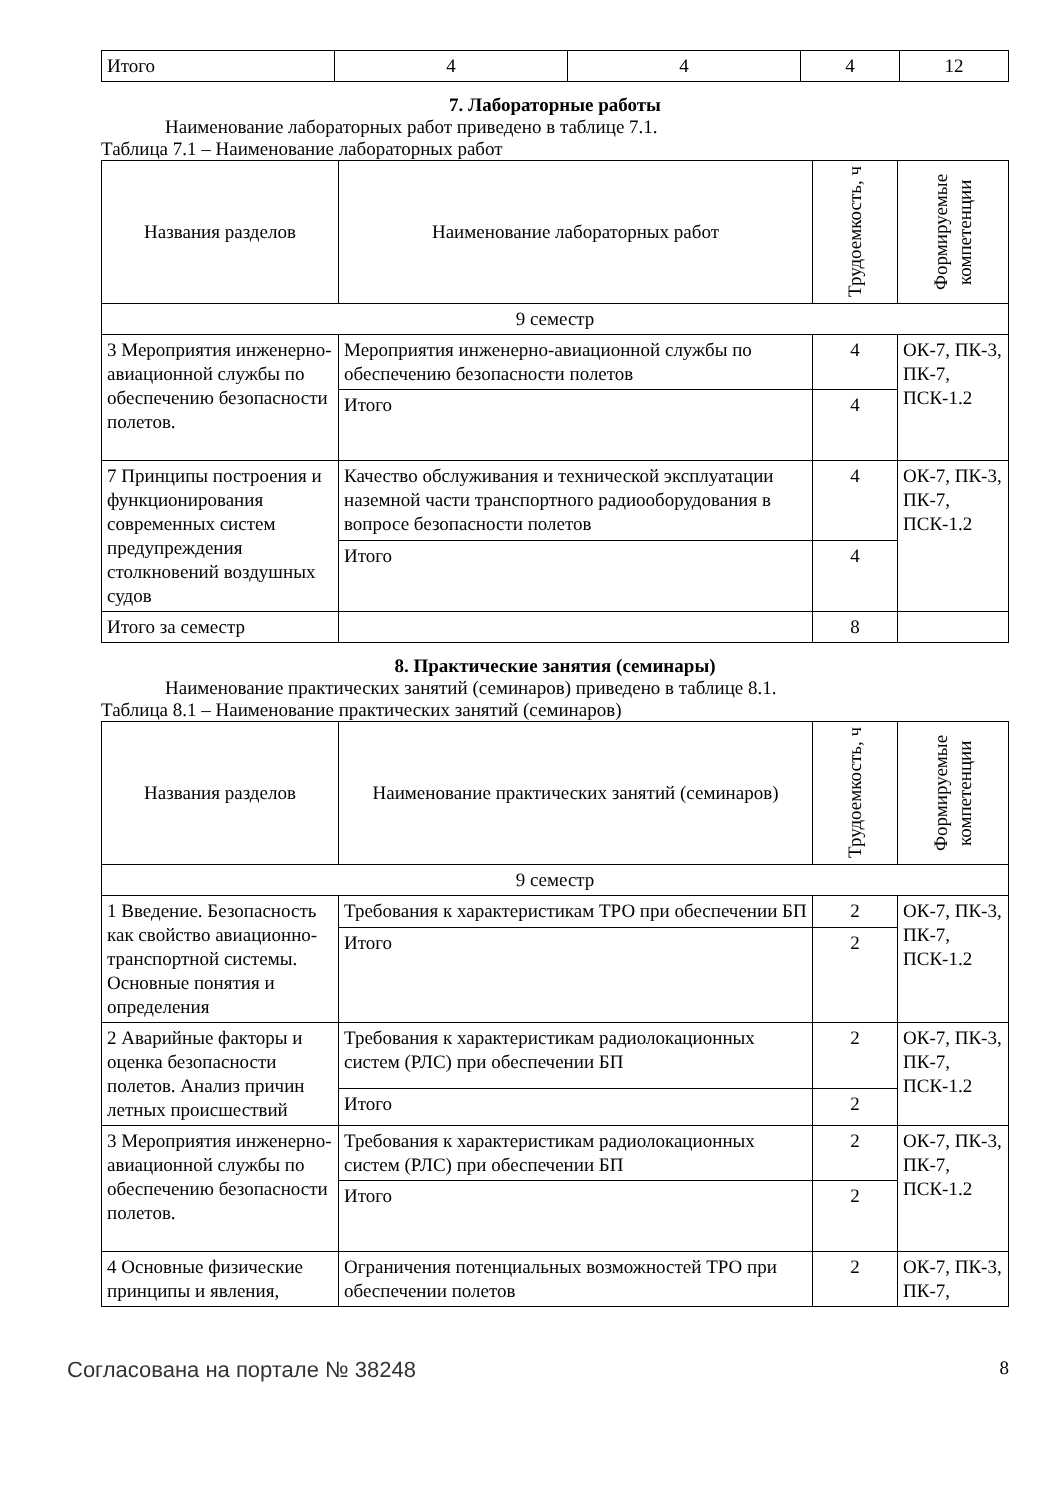| Итого | 4 | 4 | 4 | 12 |
7. Лабораторные работы
Наименование лабораторных работ приведено в таблице 7.1.
Таблица 7.1 – Наименование лабораторных работ
| Названия разделов | Наименование лабораторных работ | Трудоемкость, ч | Формируемые компетенции |
| --- | --- | --- | --- |
| 9 семестр | | | |
| 3 Мероприятия инженерно-авиационной службы по обеспечению безопасности полетов. | Мероприятия инженерно-авиационной службы по обеспечению безопасности полетов | 4 | ОК-7, ПК-3, ПК-7, ПСК-1.2 |
| | Итого | 4 | |
| 7 Принципы построения и функционирования современных систем предупреждения столкновений воздушных судов | Качество обслуживания и технической эксплуатации наземной части транспортного радиооборудования в вопросе безопасности полетов | 4 | ОК-7, ПК-3, ПК-7, ПСК-1.2 |
| | Итого | 4 | |
| Итого за семестр | | 8 | |
8. Практические занятия (семинары)
Наименование практических занятий (семинаров) приведено в таблице 8.1.
Таблица 8.1 – Наименование практических занятий (семинаров)
| Названия разделов | Наименование практических занятий (семинаров) | Трудоемкость, ч | Формируемые компетенции |
| --- | --- | --- | --- |
| 9 семестр | | | |
| 1 Введение. Безопасность как свойство авиационно-транспортной системы. Основные понятия и определения | Требования к характеристикам ТРО при обеспечении БП | 2 | ОК-7, ПК-3, ПК-7, ПСК-1.2 |
| | Итого | 2 | |
| 2 Аварийные факторы и оценка безопасности полетов. Анализ причин летных происшествий | Требования к характеристикам радиолокационных систем (РЛС) при обеспечении БП | 2 | ОК-7, ПК-3, ПК-7, ПСК-1.2 |
| | Итого | 2 | |
| 3 Мероприятия инженерно-авиационной службы по обеспечению безопасности полетов. | Требования к характеристикам радиолокационных систем (РЛС) при обеспечении БП | 2 | ОК-7, ПК-3, ПК-7, ПСК-1.2 |
| | Итого | 2 | |
| 4 Основные физические принципы и явления, | Ограничения потенциальных возможностей ТРО при обеспечении полетов | 2 | ОК-7, ПК-3, ПК-7, |
Согласована на портале № 38248 8